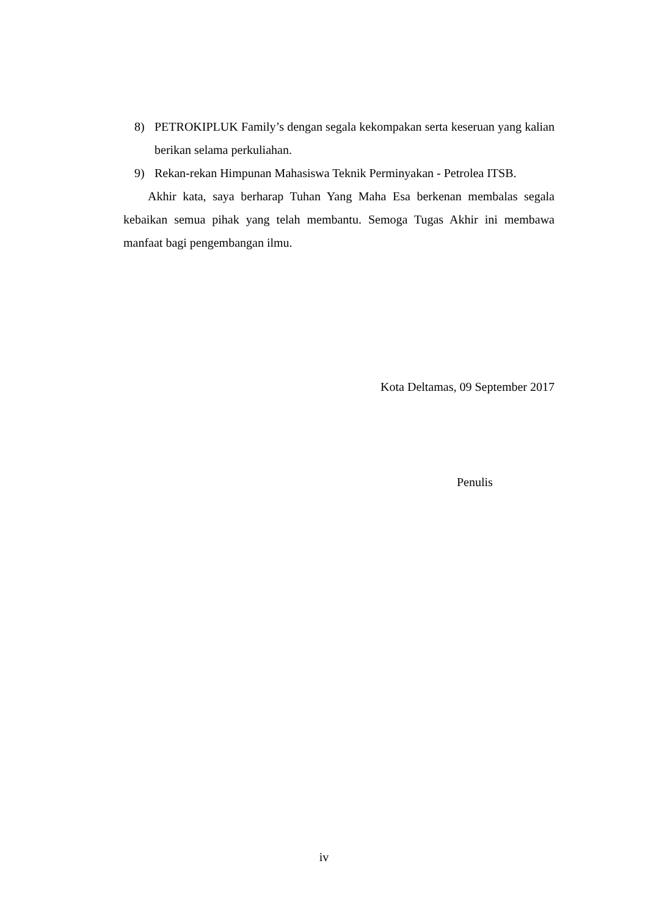8) PETROKIPLUK Family’s dengan segala kekompakan serta keseruan yang kalian berikan selama perkuliahan.
9) Rekan-rekan Himpunan Mahasiswa Teknik Perminyakan - Petrolea ITSB.
Akhir kata, saya berharap Tuhan Yang Maha Esa berkenan membalas segala kebaikan semua pihak yang telah membantu. Semoga Tugas Akhir ini membawa manfaat bagi pengembangan ilmu.
Kota Deltamas, 09 September 2017
Penulis
iv